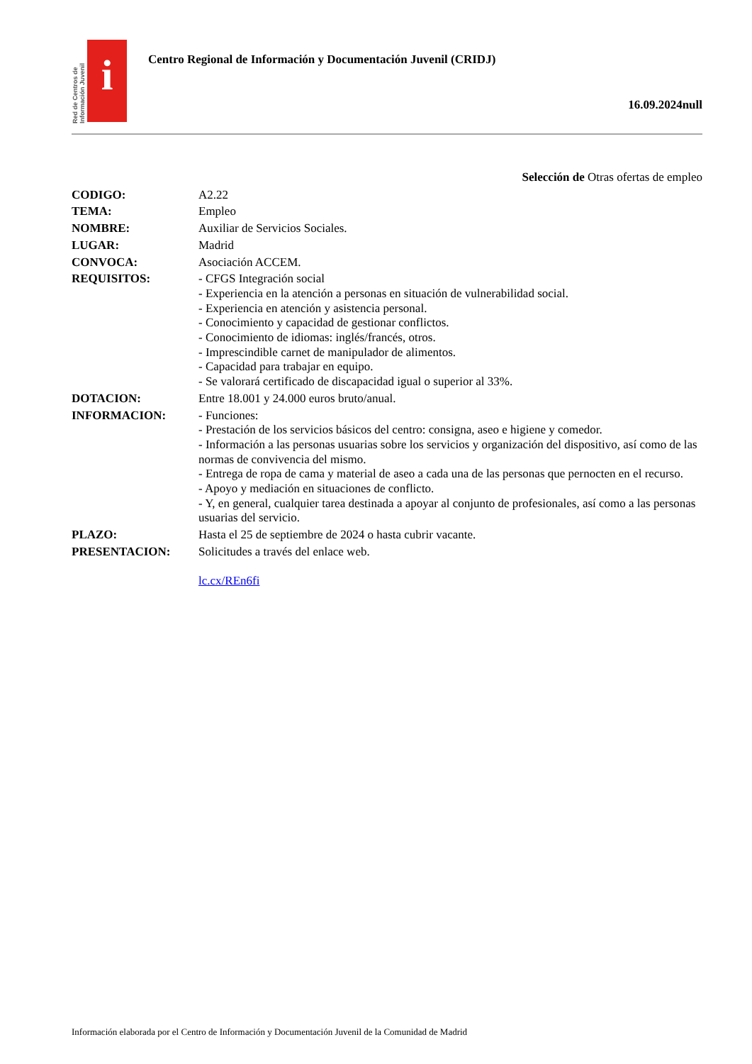Red de Centros de Información Juvenil
i
Centro Regional de Información y Documentación Juvenil (CRIDJ)
16.09.2024null
Selección de Otras ofertas de empleo
CODIGO: A2.22
TEMA: Empleo
NOMBRE: Auxiliar de Servicios Sociales.
LUGAR: Madrid
CONVOCA: Asociación ACCEM.
REQUISITOS: - CFGS Integración social
- Experiencia en la atención a personas en situación de vulnerabilidad social.
- Experiencia en atención y asistencia personal.
- Conocimiento y capacidad de gestionar conflictos.
- Conocimiento de idiomas: inglés/francés, otros.
- Imprescindible carnet de manipulador de alimentos.
- Capacidad para trabajar en equipo.
- Se valorará certificado de discapacidad igual o superior al 33%.
DOTACION: Entre 18.001 y 24.000 euros bruto/anual.
INFORMACION: - Funciones:
- Prestación de los servicios básicos del centro: consigna, aseo e higiene y comedor.
- Información a las personas usuarias sobre los servicios y organización del dispositivo, así como de las normas de convivencia del mismo.
- Entrega de ropa de cama y material de aseo a cada una de las personas que pernocten en el recurso.
- Apoyo y mediación en situaciones de conflicto.
- Y, en general, cualquier tarea destinada a apoyar al conjunto de profesionales, así como a las personas usuarias del servicio.
PLAZO: Hasta el 25 de septiembre de 2024 o hasta cubrir vacante.
PRESENTACION: Solicitudes a través del enlace web.
lc.cx/REn6fi
Información elaborada por el Centro de Información y Documentación Juvenil de la Comunidad de Madrid